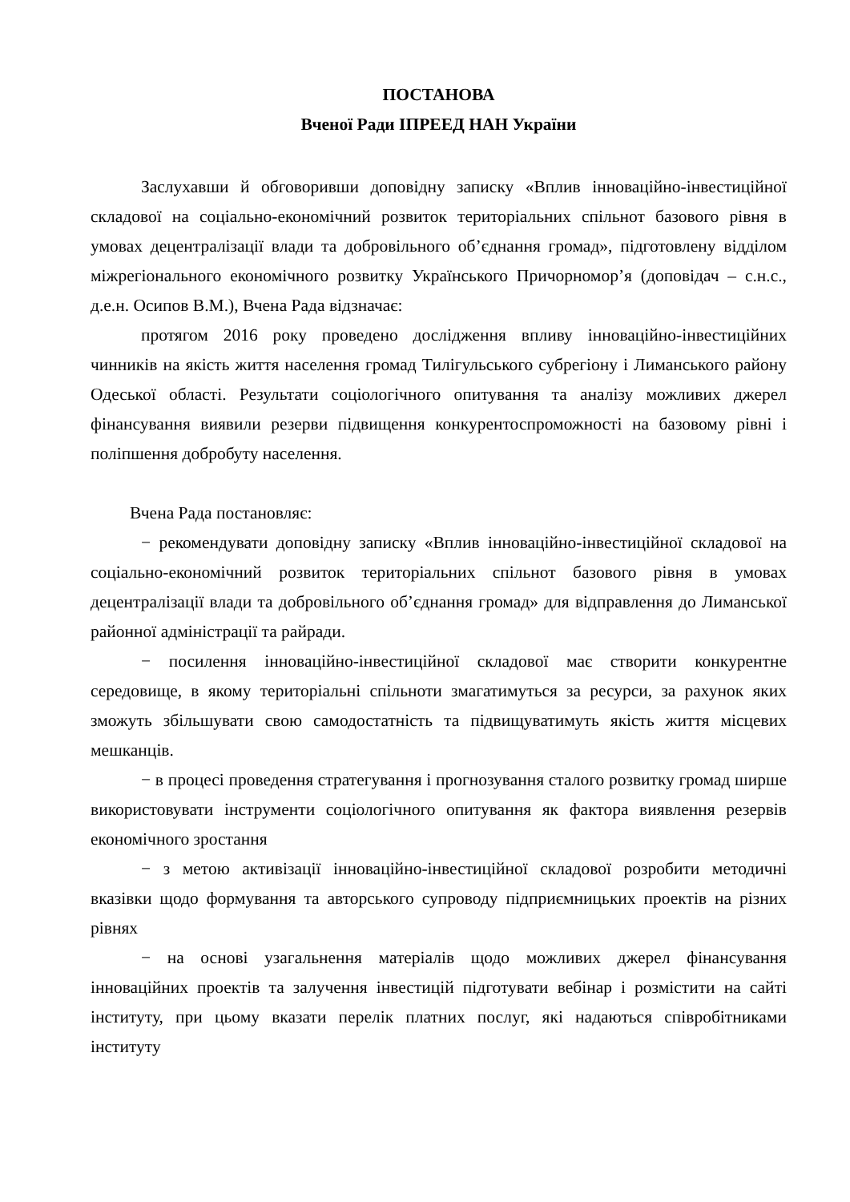ПОСТАНОВА
Вченої Ради ІПРЕЕД НАН України
Заслухавши й обговоривши доповідну записку «Вплив інноваційно-інвестиційної складової на соціально-економічний розвиток територіальних спільнот базового рівня в умовах децентралізації влади та добровільного об’єднання громад», підготовлену відділом міжрегіонального економічного розвитку Українського Причорномор’я (доповідач – с.н.с., д.е.н. Осипов В.М.), Вчена Рада відзначає:
протягом 2016 року проведено дослідження впливу інноваційно-інвестиційних чинників на якість життя населення громад Тилігульського субрегіону і Лиманського району Одеської області. Результати соціологічного опитування та аналізу можливих джерел фінансування виявили резерви підвищення конкурентоспроможності на базовому рівні і поліпшення добробуту населення.
Вчена Рада постановляє:
− рекомендувати доповідну записку «Вплив інноваційно-інвестиційної складової на соціально-економічний розвиток територіальних спільнот базового рівня в умовах децентралізації влади та добровільного об’єднання громад» для відправлення до Лиманської районної адміністрації та райради.
− посилення інноваційно-інвестиційної складової має створити конкурентне середовище, в якому територіальні спільноти змагатимуться за ресурси, за рахунок яких зможуть збільшувати свою самодостатність та підвищуватимуть якість життя місцевих мешканців.
− в процесі проведення стратегування і прогнозування сталого розвитку громад ширше використовувати інструменти соціологічного опитування як фактора виявлення резервів економічного зростання
− з метою активізації інноваційно-інвестиційної складової розробити методичні вказівки щодо формування та авторського супроводу підприємницьких проектів на різних рівнях
− на основі узагальнення матеріалів щодо можливих джерел фінансування інноваційних проектів та залучення інвестицій підготувати вебінар і розмістити на сайті інституту, при цьому вказати перелік платних послуг, які надаються співробітниками інституту